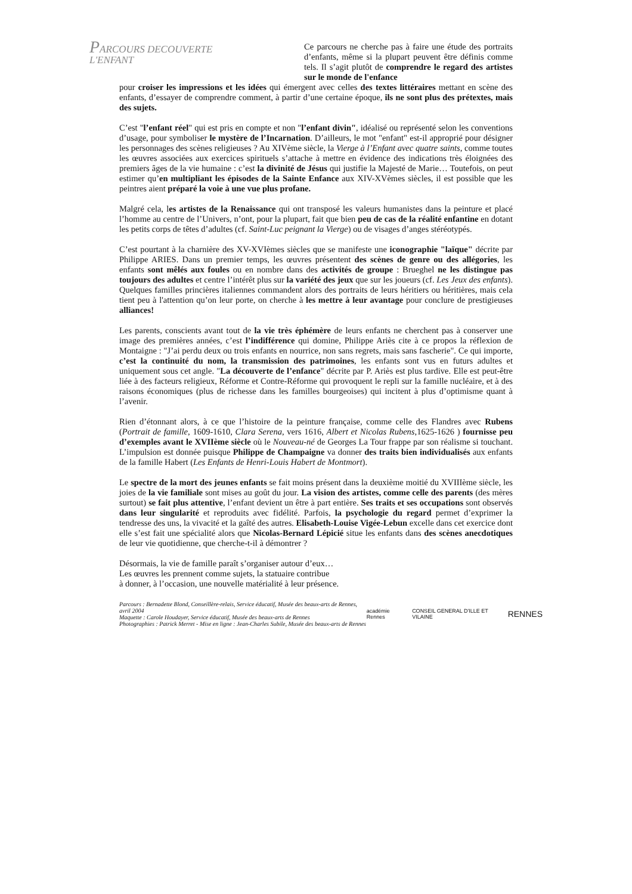PARCOURS DECOUVERTE
L'ENFANT
Ce parcours ne cherche pas à faire une étude des portraits d’enfants, même si la plupart peuvent être définis comme tels. Il s’agit plutôt de comprendre le regard des artistes sur le monde de l'enfance
pour croiser les impressions et les idées qui émergent avec celles des textes littéraires mettant en scène des enfants, d’essayer de comprendre comment, à partir d’une certaine époque, ils ne sont plus des prétextes, mais des sujets.
C’est "l’enfant réel" qui est pris en compte et non "l’enfant divin", idéalisé ou représenté selon les conventions d’usage, pour symboliser le mystère de l’Incarnation. D’ailleurs, le mot "enfant" est-il approprié pour désigner les personnages des scènes religieuses ? Au XIVème siècle, la Vierge à l’Enfant avec quatre saints, comme toutes les œuvres associées aux exercices spirituels s’attache à mettre en évidence des indications très éloignées des premiers âges de la vie humaine : c’est la divinité de Jésus qui justifie la Majesté de Marie… Toutefois, on peut estimer qu’en multipliant les épisodes de la Sainte Enfance aux XIV-XVèmes siècles, il est possible que les peintres aient préparé la voie à une vue plus profane.
Malgré cela, les artistes de la Renaissance qui ont transposé les valeurs humanistes dans la peinture et placé l’homme au centre de l’Univers, n’ont, pour la plupart, fait que bien peu de cas de la réalité enfantine en dotant les petits corps de têtes d’adultes (cf. Saint-Luc peignant la Vierge) ou de visages d’anges stéréotypés.
C’est pourtant à la charnière des XV-XVIèmes siècles que se manifeste une iconographie "laïque" décrite par Philippe ARIES. Dans un premier temps, les œuvres présentent des scènes de genre ou des allégories, les enfants sont mêlés aux foules ou en nombre dans des activités de groupe : Brueghel ne les distingue pas toujours des adultes et centre l’intérêt plus sur la variété des jeux que sur les joueurs (cf. Les Jeux des enfants). Quelques familles princières italiennes commandent alors des portraits de leurs héritiers ou héritières, mais cela tient peu à l'attention qu’on leur porte, on cherche à les mettre à leur avantage pour conclure de prestigieuses alliances!
Les parents, conscients avant tout de la vie très éphémère de leurs enfants ne cherchent pas à conserver une image des premières années, c’est l’indifférence qui domine, Philippe Ariès cite à ce propos la réflexion de Montaigne : "J’ai perdu deux ou trois enfants en nourrice, non sans regrets, mais sans fascherie". Ce qui importe, c’est la continuité du nom, la transmission des patrimoines, les enfants sont vus en futurs adultes et uniquement sous cet angle. "La découverte de l’enfance" décrite par P. Ariès est plus tardive. Elle est peut-être liée à des facteurs religieux, Réforme et Contre-Réforme qui provoquent le repli sur la famille nucléaire, et à des raisons économiques (plus de richesse dans les familles bourgeoises) qui incitent à plus d’optimisme quant à l’avenir.
Rien d’étonnant alors, à ce que l’histoire de la peinture française, comme celle des Flandres avec Rubens (Portrait de famille, 1609-1610, Clara Serena, vers 1616, Albert et Nicolas Rubens,1625-1626 ) fournisse peu d’exemples avant le XVIIème siècle où le Nouveau-né de Georges La Tour frappe par son réalisme si touchant. L’impulsion est donnée puisque Philippe de Champaigne va donner des traits bien individualisés aux enfants de la famille Habert (Les Enfants de Henri-Louis Habert de Montmort).
Le spectre de la mort des jeunes enfants se fait moins présent dans la deuxième moitié du XVIIIème siècle, les joies de la vie familiale sont mises au goût du jour. La vision des artistes, comme celle des parents (des mères surtout) se fait plus attentive, l’enfant devient un être à part entière. Ses traits et ses occupations sont observés dans leur singularité et reproduits avec fidélité. Parfois, la psychologie du regard permet d’exprimer la tendresse des uns, la vivacité et la gaîté des autres. Elisabeth-Louise Vigée-Lebun excelle dans cet exercice dont elle s’est fait une spécialité alors que Nicolas-Bernard Lépicié situe les enfants dans des scènes anecdotiques de leur vie quotidienne, que cherche-t-il à démontrer ?
Désormais, la vie de famille paraît s’organiser autour d’eux…
Les œuvres les prennent comme sujets, la statuaire contribue
à donner, à l’occasion, une nouvelle matérialité à leur présence.
Parcours : Bernadette Blond, Conseillère-relais, Service éducatif, Musée des beaux-arts de Rennes, avril 2004
Maquette : Carole Houdayer, Service éducatif, Musée des beaux-arts de Rennes
Photographies : Patrick Merret - Mise en ligne : Jean-Charles Subile, Musée des beaux-arts de Rennes
académie Rennes CONSEIL GENERAL D'ILLE ET VILAINE RENNES